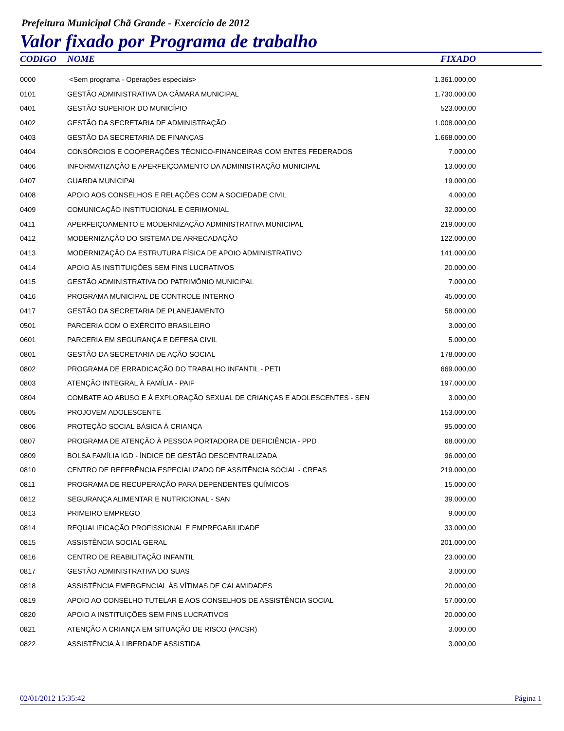Prefeitura Municipal Chã Grande - Exercício de 2012
Valor fixado por Programa de trabalho
| CODIGO | NOME | FIXADO | |
| --- | --- | --- | --- |
| 0000 | <Sem programa - Operações especiais> | 1.361.000,00 | |
| 0101 | GESTÃO ADMINISTRATIVA DA CÂMARA MUNICIPAL | 1.730.000,00 | |
| 0401 | GESTÃO SUPERIOR DO MUNICÍPIO | 523.000,00 | |
| 0402 | GESTÃO DA SECRETARIA DE ADMINISTRAÇÃO | 1.008.000,00 | |
| 0403 | GESTÃO DA SECRETARIA DE FINANÇAS | 1.668.000,00 | |
| 0404 | CONSÓRCIOS E COOPERAÇÕES TÉCNICO-FINANCEIRAS COM ENTES FEDERADOS | 7.000,00 | |
| 0406 | INFORMATIZAÇÃO E APERFEIÇOAMENTO DA ADMINISTRAÇÃO MUNICIPAL | 13.000,00 | |
| 0407 | GUARDA MUNICIPAL | 19.000,00 | |
| 0408 | APOIO AOS CONSELHOS E RELAÇÕES COM A SOCIEDADE CIVIL | 4.000,00 | |
| 0409 | COMUNICAÇÃO INSTITUCIONAL E CERIMONIAL | 32.000,00 | |
| 0411 | APERFEIÇOAMENTO E MODERNIZAÇÃO ADMINISTRATIVA MUNICIPAL | 219.000,00 | |
| 0412 | MODERNIZAÇÃO DO SISTEMA DE ARRECADAÇÃO | 122.000,00 | |
| 0413 | MODERNIZAÇÃO DA ESTRUTURA FÍSICA DE APOIO ADMINISTRATIVO | 141.000,00 | |
| 0414 | APOIO ÀS INSTITUIÇÕES SEM FINS LUCRATIVOS | 20.000,00 | |
| 0415 | GESTÃO ADMINISTRATIVA DO PATRIMÔNIO MUNICIPAL | 7.000,00 | |
| 0416 | PROGRAMA MUNICIPAL DE CONTROLE INTERNO | 45.000,00 | |
| 0417 | GESTÃO DA SECRETARIA DE PLANEJAMENTO | 58.000,00 | |
| 0501 | PARCERIA COM O EXÉRCITO BRASILEIRO | 3.000,00 | |
| 0601 | PARCERIA EM SEGURANÇA E DEFESA CIVIL | 5.000,00 | |
| 0801 | GESTÃO DA SECRETARIA DE AÇÃO SOCIAL | 178.000,00 | |
| 0802 | PROGRAMA DE ERRADICAÇÃO DO TRABALHO INFANTIL - PETI | 669.000,00 | |
| 0803 | ATENÇÃO INTEGRAL À FAMÍLIA - PAIF | 197.000,00 | |
| 0804 | COMBATE AO ABUSO E À EXPLORAÇÃO SEXUAL DE CRIANÇAS E ADOLESCENTES - SEN | 3.000,00 | |
| 0805 | PROJOVEM ADOLESCENTE | 153.000,00 | |
| 0806 | PROTEÇÃO SOCIAL BÁSICA À CRIANÇA | 95.000,00 | |
| 0807 | PROGRAMA DE ATENÇÃO À PESSOA PORTADORA DE DEFICIÊNCIA - PPD | 68.000,00 | |
| 0809 | BOLSA FAMÍLIA IGD - ÍNDICE DE GESTÃO DESCENTRALIZADA | 96.000,00 | |
| 0810 | CENTRO DE REFERÊNCIA ESPECIALIZADO DE ASSITÊNCIA SOCIAL - CREAS | 219.000,00 | |
| 0811 | PROGRAMA DE RECUPERAÇÃO PARA DEPENDENTES QUÍMICOS | 15.000,00 | |
| 0812 | SEGURANÇA ALIMENTAR E NUTRICIONAL - SAN | 39.000,00 | |
| 0813 | PRIMEIRO EMPREGO | 9.000,00 | |
| 0814 | REQUALIFICAÇÃO PROFISSIONAL E EMPREGABILIDADE | 33.000,00 | |
| 0815 | ASSISTÊNCIA SOCIAL GERAL | 201.000,00 | |
| 0816 | CENTRO DE REABILITAÇÃO INFANTIL | 23.000,00 | |
| 0817 | GESTÃO ADMINISTRATIVA DO SUAS | 3.000,00 | |
| 0818 | ASSISTÊNCIA EMERGENCIAL ÀS VÍTIMAS DE CALAMIDADES | 20.000,00 | |
| 0819 | APOIO AO CONSELHO TUTELAR E AOS CONSELHOS DE ASSISTÊNCIA SOCIAL | 57.000,00 | |
| 0820 | APOIO A INSTITUIÇÕES SEM FINS LUCRATIVOS | 20.000,00 | |
| 0821 | ATENÇÃO A CRIANÇA EM SITUAÇÃO DE RISCO (PACSR) | 3.000,00 | |
| 0822 | ASSISTÊNCIA À LIBERDADE ASSISTIDA | 3.000,00 | |
02/01/2012 15:35:42 Página 1